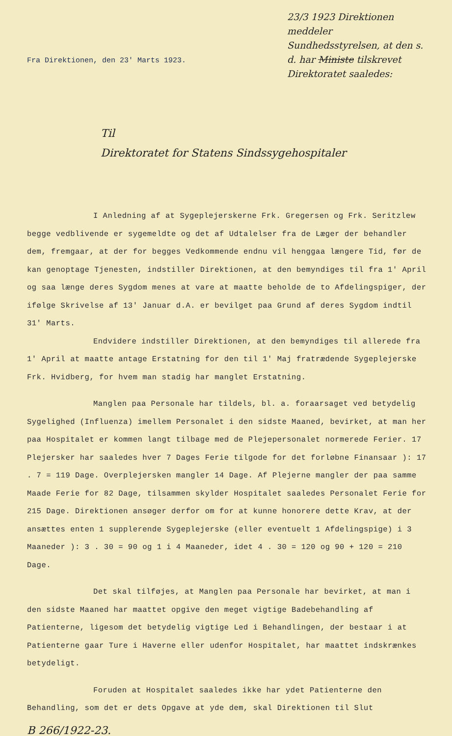23/3 1923 Direktionen meddeler Sundhedsstyrelsen, at den s. d. har Ministe tilskrevet Direktoratet saaledes:
Fra Direktionen, den 23' Marts 1923.
Til
Direktoratet for Statens Sindssygehospitaler
I Anledning af at Sygeplejerskerne Frk. Gregersen og Frk. Seritzlew begge vedblivende er sygemeldte og det af Udtalelser fra de Læger der behandler dem, fremgaar, at der for begges Vedkommende endnu vil henggaa længere Tid, før de kan genoptage Tjenesten, indstiller Direktionen, at den bemyndiges til fra 1' April og saa længe deres Sygdom menes at vare at maatte beholde de to Afdelingspiger, der ifølge Skrivelse af 13' Januar d.A. er bevilget paa Grund af deres Sygdom indtil 31' Marts.
Endvidere indstiller Direktionen, at den bemyndiges til allerede fra 1' April at maatte antage Erstatning for den til 1' Maj fratrædende Sygeplejerske Frk. Hvidberg, for hvem man stadig har manglet Erstatning.
Manglen paa Personale har tildels, bl. a. foraarsaget ved betydelig Sygelighed (Influenza) imellem Personalet i den sidste Maaned, bevirket, at man her paa Hospitalet er kommen langt tilbage med de Plejepersonalet normerede Ferier. 17 Plejersker har saaledes hver 7 Dages Ferie tilgode for det forløbne Finansaar ): 17 . 7 = 119 Dage. Overplejersken mangler 14 Dage. Af Plejerne mangler der paa samme Maade Ferie for 82 Dage, tilsammen skylder Hospitalet saaledes Personalet Ferie for 215 Dage. Direktionen ansøger derfor om for at kunne honorere dette Krav, at der ansættes enten 1 supplerende Sygeplejerske (eller eventuelt 1 Afdelingspige) i 3 Maaneder ): 3 . 30 = 90 og 1 i 4 Maaneder, idet 4 . 30 = 120 og 90 + 120 = 210 Dage.
Det skal tilføjes, at Manglen paa Personale har bevirket, at man i den sidste Maaned har maattet opgive den meget vigtige Badebehandling af Patienterne, ligesom det betydelig vigtige Led i Behandlingen, der bestaar i at Patienterne gaar Ture i Haverne eller udenfor Hospitalet, har maattet indskrænkes betydeligt.
Foruden at Hospitalet saaledes ikke har ydet Patienterne den Behandling, som det er dets Opgave at yde dem, skal Direktionen til Slut
B 266/1922-23.